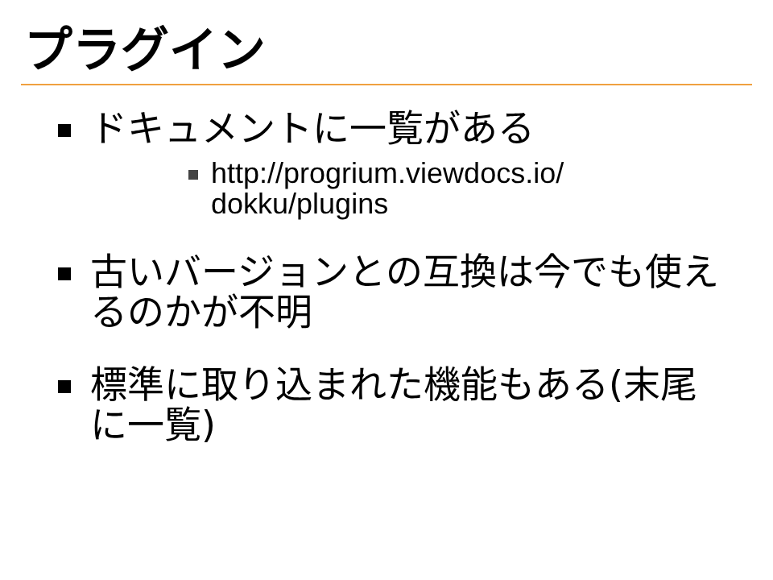プラグイン
ドキュメントに一覧がある
http://progrium.viewdocs.io/
dokku/plugins
古いバージョンとの互換は今でも使えるのかが不明
標準に取り込まれた機能もある(末尾に一覧)